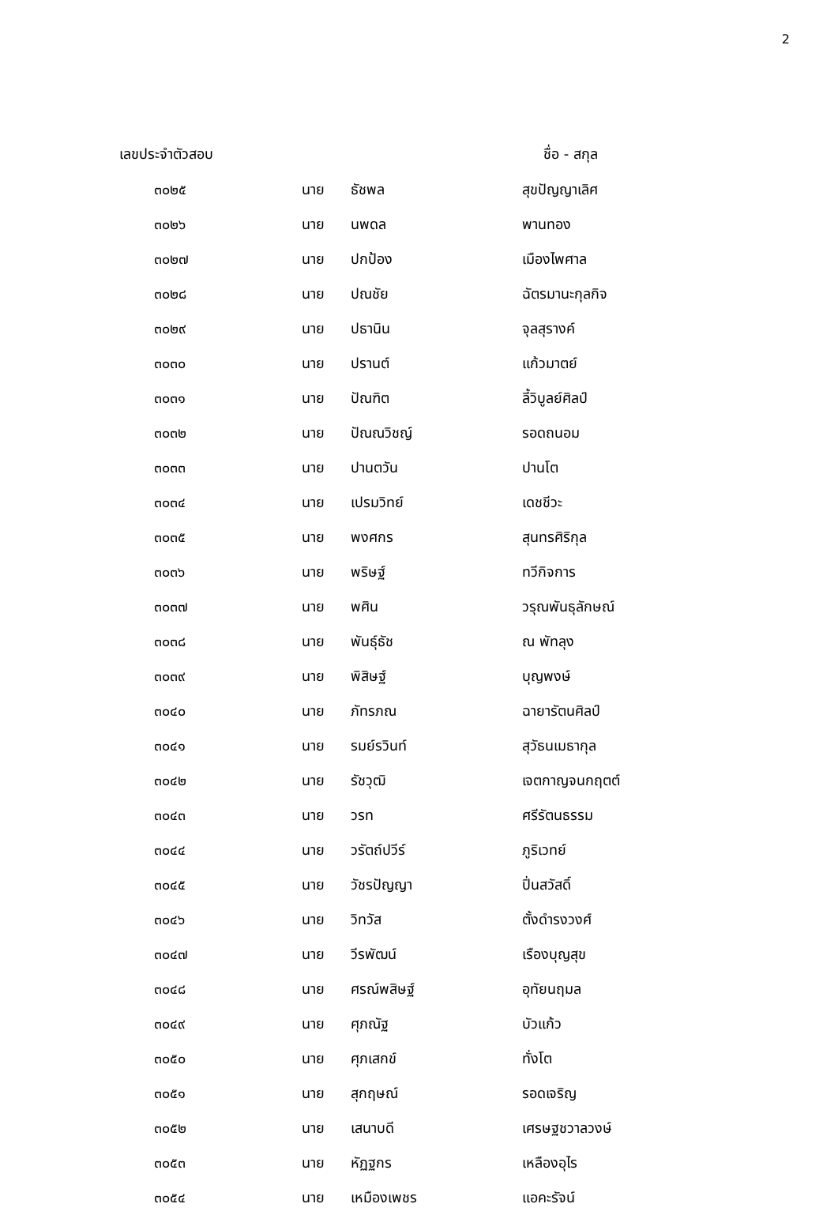2
| เลขประจำตัวสอบ | | ชื่อ - สกุล | |
| --- | --- | --- | --- |
| ๓๐๒๕ | นาย | ธัชพล | สุขปัญญาเลิศ |
| ๓๐๒๖ | นาย | นพดล | พานทอง |
| ๓๐๒๗ | นาย | ปกป้อง | เมืองไพศาล |
| ๓๐๒๘ | นาย | ปณชัย | ฉัตรมานะกุลกิจ |
| ๓๐๒๙ | นาย | ปธานิน | จุลสุรางค์ |
| ๓๐๓๐ | นาย | ปรานต์ | แก้วมาตย์ |
| ๓๐๓๑ | นาย | ปัณฑิต | ลี้วิบูลย์ศิลป์ |
| ๓๐๓๒ | นาย | ปัณณวิชญ์ | รอดถนอม |
| ๓๐๓๓ | นาย | ปานตวัน | ปานโต |
| ๓๐๓๔ | นาย | เปรมวิทย์ | เดชชีวะ |
| ๓๐๓๕ | นาย | พงศกร | สุนทรศิริกุล |
| ๓๐๓๖ | นาย | พริษฐ์ | ทวีกิจการ |
| ๓๐๓๗ | นาย | พศิน | วรุณพันธุลักษณ์ |
| ๓๐๓๘ | นาย | พันธุ์ธัช | ณ พัทลุง |
| ๓๐๓๙ | นาย | พิสิษฐ์ | บุญพงษ์ |
| ๓๐๔๐ | นาย | ภัทรภณ | ฉายารัตนศิลป์ |
| ๓๐๔๑ | นาย | รมย์รวินท์ | สุวัธนเมธากุล |
| ๓๐๔๒ | นาย | รัชวุฒิ | เจตกาญจนกฤตต์ |
| ๓๐๔๓ | นาย | วรท | ศรีรัตนธรรม |
| ๓๐๔๔ | นาย | วรัตถ์ปวีร์ | ภูริเวทย์ |
| ๓๐๔๕ | นาย | วัชรปัญญา | ปิ่นสวัสดิ์ |
| ๓๐๔๖ | นาย | วิทวัส | ตั้งดำรงวงศ์ |
| ๓๐๔๗ | นาย | วีรพัฒน์ | เรืองบุญสุข |
| ๓๐๔๘ | นาย | ศรณ์พสิษฐ์ | อุทัยนฤมล |
| ๓๐๔๙ | นาย | ศุภณัฐ | บัวแก้ว |
| ๓๐๕๐ | นาย | ศุภเสกข์ | ทั่งโต |
| ๓๐๕๑ | นาย | สุกฤษณ์ | รอดเจริญ |
| ๓๐๕๒ | นาย | เสนาบดี | เศรษฐชวาลวงษ์ |
| ๓๐๕๓ | นาย | หัฏฐกร | เหลืองอุไร |
| ๓๐๕๔ | นาย | เหมืองเพชร | แอคะรัจน์ |